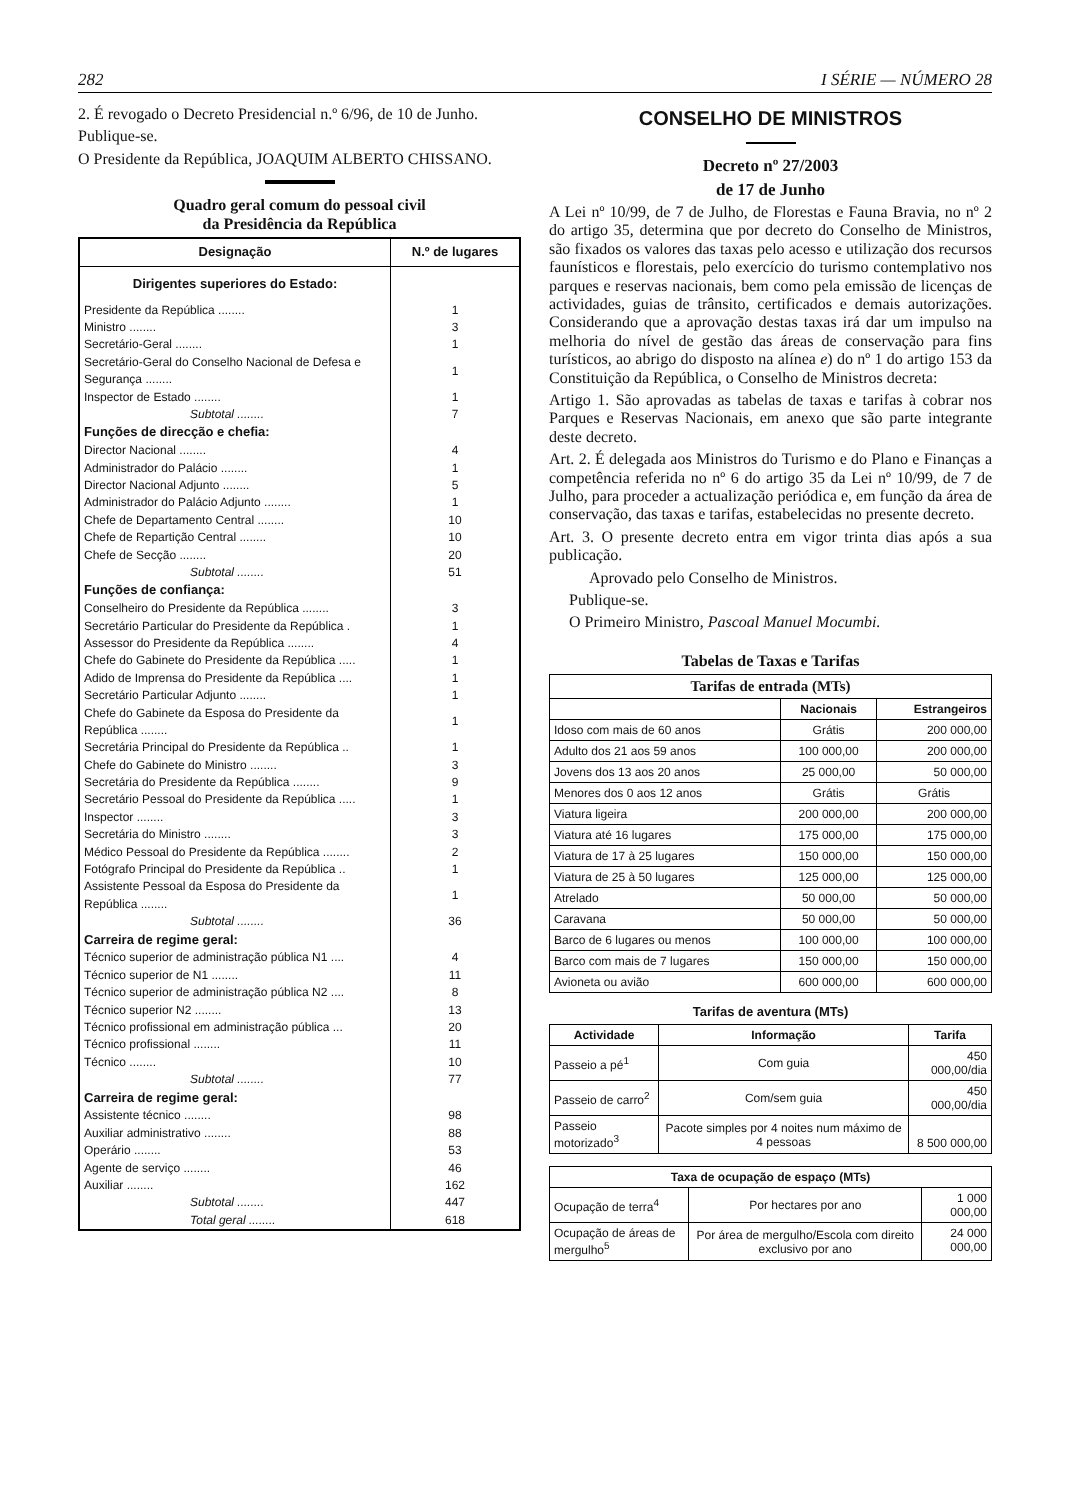282 I SÉRIE — NÚMERO 28
2. É revogado o Decreto Presidencial n.º 6/96, de 10 de Junho.
Publique-se.
O Presidente da República, JOAQUIM ALBERTO CHISSANO.
Quadro geral comum do pessoal civil
da Presidência da República
| Designação | N.º de lugares |
| --- | --- |
| Dirigentes superiores do Estado: | |
| Presidente da República ........ | 1 |
| Ministro ........ | 3 |
| Secretário-Geral ........ | 1 |
| Secretário-Geral do Conselho Nacional de Defesa e Segurança ........ | 1 |
| Inspector de Estado ........ | 1 |
| Subtotal ........ | 7 |
| Funções de direcção e chefia: | |
| Director Nacional ........ | 4 |
| Administrador do Palácio ........ | 1 |
| Director Nacional Adjunto ........ | 5 |
| Administrador do Palácio Adjunto ........ | 1 |
| Chefe de Departamento Central ........ | 10 |
| Chefe de Repartição Central ........ | 10 |
| Chefe de Secção ........ | 20 |
| Subtotal ........ | 51 |
| Funções de confiança: | |
| Conselheiro do Presidente da República ........ | 3 |
| Secretário Particular do Presidente da República . | 1 |
| Assessor do Presidente da República ........ | 4 |
| Chefe do Gabinete do Presidente da República ..... | 1 |
| Adido de Imprensa do Presidente da República .... | 1 |
| Secretário Particular Adjunto ........ | 1 |
| Chefe do Gabinete da Esposa do Presidente da República ........ | 1 |
| Secretária Principal do Presidente da República .. | 1 |
| Chefe do Gabinete do Ministro ........ | 3 |
| Secretária do Presidente da República ........ | 9 |
| Secretário Pessoal do Presidente da República ..... | 1 |
| Inspector ........ | 3 |
| Secretária do Ministro ........ | 3 |
| Médico Pessoal do Presidente da República ........ | 2 |
| Fotógrafo Principal do Presidente da República .. | 1 |
| Assistente Pessoal da Esposa do Presidente da República ........ | 1 |
| Subtotal ........ | 36 |
| Carreira de regime geral: | |
| Técnico superior de administração pública N1 .... | 4 |
| Técnico superior de N1 ........ | 11 |
| Técnico superior de administração pública N2 .... | 8 |
| Técnico superior N2 ........ | 13 |
| Técnico profissional em administração pública ... | 20 |
| Técnico profissional ........ | 11 |
| Técnico ........ | 10 |
| Subtotal ........ | 77 |
| Carreira de regime geral: | |
| Assistente técnico ........ | 98 |
| Auxiliar administrativo ........ | 88 |
| Operário ........ | 53 |
| Agente de serviço ........ | 46 |
| Auxiliar ........ | 162 |
| Subtotal ........ | 447 |
| Total geral ........ | 618 |
CONSELHO DE MINISTROS
Decreto nº 27/2003
de 17 de Junho
A Lei nº 10/99, de 7 de Julho, de Florestas e Fauna Bravia, no nº 2 do artigo 35, determina que por decreto do Conselho de Ministros, são fixados os valores das taxas pelo acesso e utilização dos recursos faunísticos e florestais, pelo exercício do turismo contemplativo nos parques e reservas nacionais, bem como pela emissão de licenças de actividades, guias de trânsito, certificados e demais autorizações. Considerando que a aprovação destas taxas irá dar um impulso na melhoria do nível de gestão das áreas de conservação para fins turísticos, ao abrigo do disposto na alínea e) do nº 1 do artigo 153 da Constituição da República, o Conselho de Ministros decreta:
Artigo 1. São aprovadas as tabelas de taxas e tarifas à cobrar nos Parques e Reservas Nacionais, em anexo que são parte integrante deste decreto.
Art. 2. É delegada aos Ministros do Turismo e do Plano e Finanças a competência referida no nº 6 do artigo 35 da Lei nº 10/99, de 7 de Julho, para proceder a actualização periódica e, em função da área de conservação, das taxas e tarifas, estabelecidas no presente decreto.
Art. 3. O presente decreto entra em vigor trinta dias após a sua publicação.
Aprovado pelo Conselho de Ministros.
Publique-se.
O Primeiro Ministro, Pascoal Manuel Mocumbi.
Tabelas de Taxas e Tarifas
| Tarifas de entrada (MTs) | | |
| --- | --- | --- |
| | Nacionais | Estrangeiros |
| Idoso com mais de 60 anos | Grátis | 200 000,00 |
| Adulto dos 21 aos 59 anos | 100 000,00 | 200 000,00 |
| Jovens dos 13 aos 20 anos | 25 000,00 | 50 000,00 |
| Menores dos 0 aos 12 anos | Grátis | Grátis |
| Viatura ligeira | 200 000,00 | 200 000,00 |
| Viatura até 16 lugares | 175 000,00 | 175 000,00 |
| Viatura de 17 à 25 lugares | 150 000,00 | 150 000,00 |
| Viatura de 25 à 50 lugares | 125 000,00 | 125 000,00 |
| Atrelado | 50 000,00 | 50 000,00 |
| Caravana | 50 000,00 | 50 000,00 |
| Barco de 6 lugares ou menos | 100 000,00 | 100 000,00 |
| Barco com mais de 7 lugares | 150 000,00 | 150 000,00 |
| Avioneta ou avião | 600 000,00 | 600 000,00 |
Tarifas de aventura (MTs)
| Actividade | Informação | Tarifa |
| --- | --- | --- |
| Passeio a pé<sup>1</sup> | Com guia | 450 000,00/dia |
| Passeio de carro<sup>2</sup> | Com/sem guia | 450 000,00/dia |
| Passeio motorizado<sup>3</sup> | Pacote simples por 4 noites num máximo de 4 pessoas | 8 500 000,00 |
| Taxa de ocupação de espaço (MTs) | | |
| --- | --- | --- |
| Ocupação de terra<sup>4</sup> | Por hectares por ano | 1 000 000,00 |
| Ocupação de áreas de mergulho<sup>5</sup> | Por área de mergulho/Escola com direito exclusivo por ano | 24 000 000,00 |